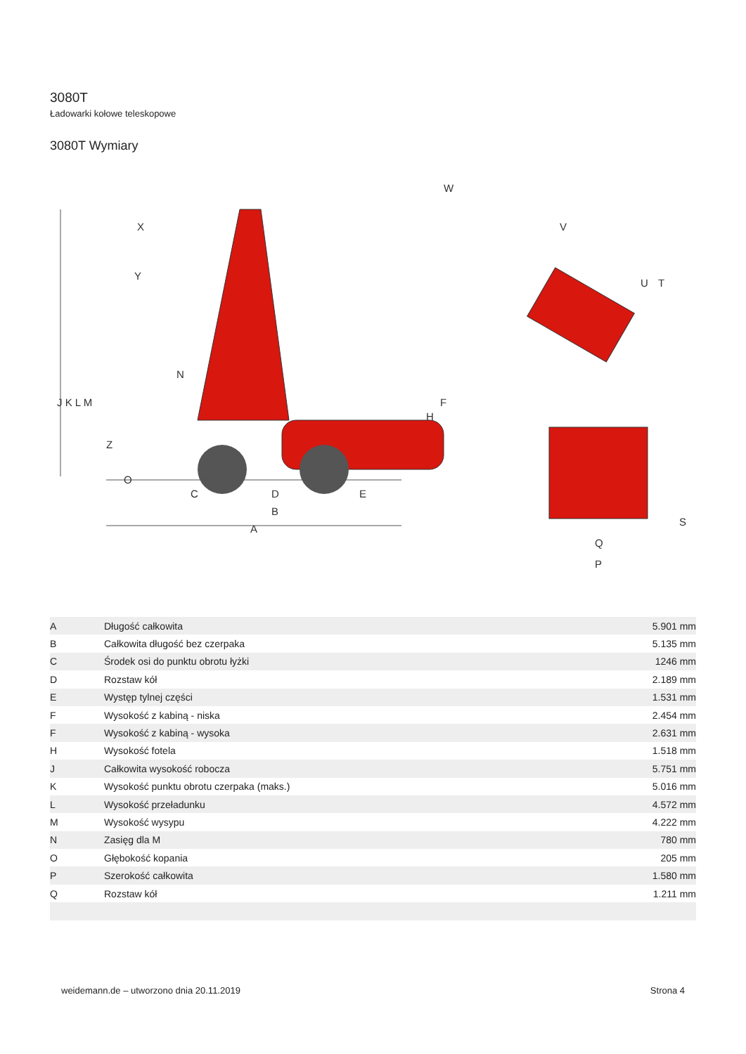3080T
Ładowarki kołowe teleskopowe
3080T Wymiary
J K L M
X
Y
N
Z
O
C
D
E
B
A
H
F
W
V
U
T
S
Q
P
| A | Długość całkowita | 5.901 mm |
| B | Całkowita długość bez czerpaka | 5.135 mm |
| C | Środek osi do punktu obrotu łyżki | 1246 mm |
| D | Rozstaw kół | 2.189 mm |
| E | Występ tylnej części | 1.531 mm |
| F | Wysokość z kabiną - niska | 2.454 mm |
| F | Wysokość z kabiną - wysoka | 2.631 mm |
| H | Wysokość fotela | 1.518 mm |
| J | Całkowita wysokość robocza | 5.751 mm |
| K | Wysokość punktu obrotu czerpaka (maks.) | 5.016 mm |
| L | Wysokość przeładunku | 4.572 mm |
| M | Wysokość wysypu | 4.222 mm |
| N | Zasięg dla M | 780 mm |
| O | Głębokość kopania | 205 mm |
| P | Szerokość całkowita | 1.580 mm |
| Q | Rozstaw kół | 1.211 mm |
weidemann.de – utworzono dnia 20.11.2019 Strona 4